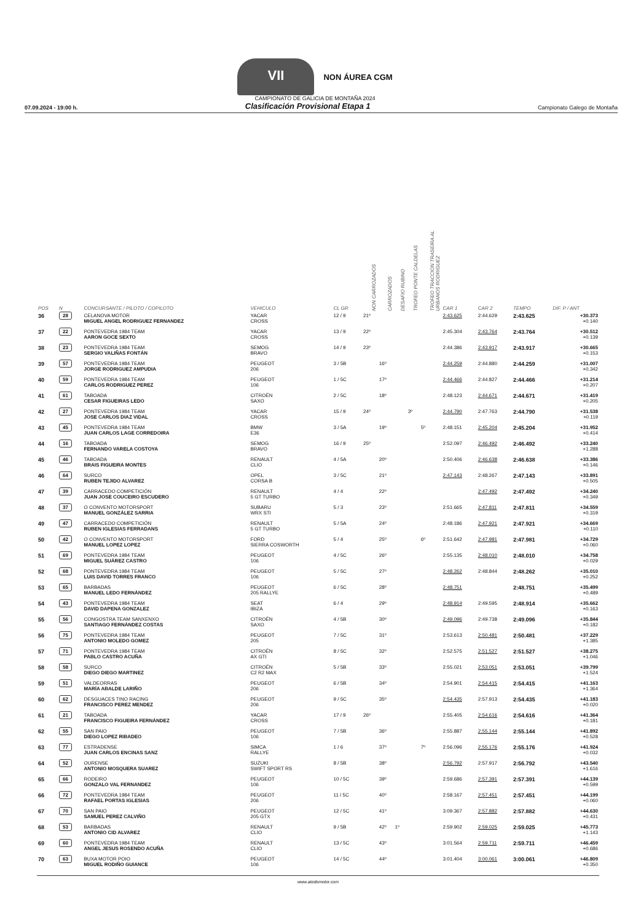VII NON ÁUREA CGM
CAMPIONATO DE GALICIA DE MONTAÑA 2024
07.09.2024 - 19:00 h. Clasificación Provisional Etapa 1 Campionato Galego de Montaña
| POS | N | CONCURSANTE / PILOTO / COPILOTO | VEHICULO | CL GR | NON CARROZADOS | CARROZADOS | DESAFIO RUBINO | TROFEO PONTE CALDELAS | TROFEO TRACCION TRASEIRA AL URBANOS RODRIGUEZ | CAR 1 | CAR 2 | TEMPO | DIF. P / ANT |
| --- | --- | --- | --- | --- | --- | --- | --- | --- | --- | --- | --- | --- | --- |
| 36 | 28 | CELANOVA MOTOR MIGUEL ANGEL RODRIGUEZ FERNANDEZ | YACAR CROSS | 12 / 9 | 21º | | | | | 2:43.625 | 2:44.629 | 2:43.625 | +30.373 +0.140 |
| 37 | 22 | PONTEVEDRA 1984 TEAM AARON GOCE SEXTO | YACAR CROSS | 13 / 9 | 22º | | | | | 2:45.304 | 2:43.764 | 2:43.764 | +30.512 +0.139 |
| 38 | 23 | PONTEVEDRA 1984 TEAM SERGIO VALIÑAS FONTÁN | SEMOG BRAVO | 14 / 9 | 23º | | | | | 2:44.386 | 2:43.917 | 2:43.917 | +30.665 +0.153 |
| 39 | 57 | PONTEVEDRA 1984 TEAM JORGE RODRIGUEZ AMPUDIA | PEUGEOT 206 | 3 / 5B | | 16º | | | | 2:44.259 | 2:44.880 | 2:44.259 | +31.007 +0.342 |
| 40 | 59 | PONTEVEDRA 1984 TEAM CARLOS RODRIGUEZ PEREZ | PEUGEOT 106 | 1 / 5C | | 17º | | | | 2:44.466 | 2:44.827 | 2:44.466 | +31.214 +0.207 |
| 41 | 61 | TABOADA CESAR FIGUEIRAS LEDO | CITROËN SAXO | 2 / 5C | | 18º | | | | 2:48.123 | 2:44.671 | 2:44.671 | +31.419 +0.205 |
| 42 | 27 | PONTEVEDRA 1984 TEAM JOSE CARLOS DIAZ VIDAL | YACAR CROSS | 15 / 9 | 24º | | | 3º | | 2:44.790 | 2:47.763 | 2:44.790 | +31.538 +0.119 |
| 43 | 45 | PONTEVEDRA 1984 TEAM JUAN CARLOS LAGE CORREDOIRA | BMW E36 | 3 / 5A | | 19º | | | 5º | 2:48.151 | 2:45.204 | 2:45.204 | +31.952 +0.414 |
| 44 | 16 | TABOADA FERNANDO VARELA COSTOYA | SEMOG BRAVO | 16 / 9 | 25º | | | | | 2:52.097 | 2:46.492 | 2:46.492 | +33.240 +1.288 |
| 45 | 46 | TABOADA BRAIS FIGUEIRA MONTES | RENAULT CLIO | 4 / 5A | | 20º | | | | 2:50.406 | 2:46.638 | 2:46.638 | +33.386 +0.146 |
| 46 | 64 | SURCO RUBEN TEJIDO ALVAREZ | OPEL CORSA B | 3 / 5C | | 21º | | | | 2:47.143 | 2:48.267 | 2:47.143 | +33.891 +0.505 |
| 47 | 39 | CARRACEDO COMPETICIÓN JUAN JOSE COUCEIRO ESCUDERO | RENAULT 5 GT TURBO | 4 / 4 | | 22º | | | | | 2:47.492 | 2:47.492 | +34.240 +0.349 |
| 48 | 37 | O CONVENTO MOTORSPORT MANUEL GONZÁLEZ SARRIA | SUBARU WRX STI | 5 / 3 | | 23º | | | | 2:51.665 | 2:47.811 | 2:47.811 | +34.559 +0.319 |
| 49 | 47 | CARRACEDO COMPETICIÓN RUBEN IGLESIAS FERRADANS | RENAULT 5 GT TURBO | 5 / 5A | | 24º | | | | 2:48.186 | 2:47.921 | 2:47.921 | +34.669 +0.110 |
| 50 | 42 | O CONVENTO MOTORSPORT MANUEL LOPEZ LOPEZ | FORD SIERRA COSWORTH | 5 / 4 | | 25º | | | 6º | 2:51.642 | 2:47.981 | 2:47.981 | +34.729 +0.060 |
| 51 | 69 | PONTEVEDRA 1984 TEAM MIGUEL SUÁREZ CASTRO | PEUGEOT 106 | 4 / 5C | | 26º | | | | 2:55.135 | 2:48.010 | 2:48.010 | +34.758 +0.029 |
| 52 | 68 | PONTEVEDRA 1984 TEAM LUIS DAVID TORRES FRANCO | PEUGEOT 106 | 5 / 5C | | 27º | | | | 2:48.262 | 2:48.844 | 2:48.262 | +35.010 +0.252 |
| 53 | 65 | BARBADAS MANUEL LEDO FERNÁNDEZ | PEUGEOT 205 RALLYE | 6 / 5C | | 28º | | | | 2:48.751 | | 2:48.751 | +35.499 +0.489 |
| 54 | 43 | PONTEVEDRA 1984 TEAM DAVID DAPENA GONZALEZ | SEAT IBIZA | 6 / 4 | | 29º | | | | 2:48.914 | 2:49.595 | 2:48.914 | +35.662 +0.163 |
| 55 | 56 | CONGOSTRA TEAM SANXENXO SANTIAGO FERNÁNDEZ COSTAS | CITROËN SAXO | 4 / 5B | | 30º | | | | 2:49.096 | 2:49.738 | 2:49.096 | +35.844 +0.182 |
| 56 | 75 | PONTEVEDRA 1984 TEAM ANTONIO MOLEDO GOMEZ | PEUGEOT 205 | 7 / 5C | | 31º | | | | 2:53.613 | 2:50.481 | 2:50.481 | +37.229 +1.385 |
| 57 | 71 | PONTEVEDRA 1984 TEAM PABLO CASTRO ACUÑA | CITROËN AX GTI | 8 / 5C | | 32º | | | | 2:52.575 | 2:51.527 | 2:51.527 | +38.275 +1.046 |
| 58 | 58 | SURCO DIEGO DIEGO MARTINEZ | CITROËN C2 R2 MAX | 5 / 5B | | 33º | | | | 2:55.021 | 2:53.051 | 2:53.051 | +39.799 +1.524 |
| 59 | 51 | VALDEORRAS MARÍA ABALDE LARIÑO | PEUGEOT 206 | 6 / 5B | | 34º | | | | 2:54.901 | 2:54.415 | 2:54.415 | +41.163 +1.364 |
| 60 | 62 | DESGUACES TINO RACING FRANCISCO PEREZ MENDEZ | PEUGEOT 206 | 9 / 5C | | 35º | | | | 2:54.435 | 2:57.913 | 2:54.435 | +41.183 +0.020 |
| 61 | 21 | TABOADA FRANCISCO FIGUEIRA FERNÁNDEZ | YACAR CROSS | 17 / 9 | 26º | | | | | 2:55.405 | 2:54.616 | 2:54.616 | +41.364 +0.181 |
| 62 | 55 | SAN PAIO DIEGO LOPEZ RIBADEO | PEUGEOT 106 | 7 / 5B | | 36º | | | | 2:55.887 | 2:55.144 | 2:55.144 | +41.892 +0.528 |
| 63 | 77 | ESTRADENSE JUAN CARLOS ENCINAS SANZ | SIMCA RALLYE | 1 / 6 | | 37º | | | 7º | 2:56.096 | 2:55.176 | 2:55.176 | +41.924 +0.032 |
| 64 | 52 | OURENSE ANTONIO MOSQUERA SUAREZ | SUZUKI SWIFT SPORT RS | 8 / 5B | | 38º | | | | 2:56.792 | 2:57.917 | 2:56.792 | +43.540 +1.616 |
| 65 | 66 | RODEIRO GONZALO VAL FERNANDEZ | PEUGEOT 106 | 10 / 5C | | 39º | | | | 2:59.686 | 2:57.391 | 2:57.391 | +44.139 +0.599 |
| 66 | 72 | PONTEVEDRA 1984 TEAM RAFAEL PORTAS IGLESIAS | PEUGEOT 206 | 11 / 5C | | 40º | | | | 2:58.167 | 2:57.451 | 2:57.451 | +44.199 +0.060 |
| 67 | 70 | SAN PAIO SAMUEL PEREZ CALVIÑO | PEUGEOT 205 GTX | 12 / 5C | | 41º | | | | 3:09.367 | 2:57.882 | 2:57.882 | +44.630 +0.431 |
| 68 | 53 | BARBADAS ANTONIO CID ALVAREZ | RENAULT CLIO | 9 / 5B | | 42º | 1º | | | 2:59.902 | 2:59.025 | 2:59.025 | +45.773 +1.143 |
| 69 | 60 | PONTEVEDRA 1984 TEAM ANGEL JESUS ROSENDO ACUÑA | RENAULT CLIO | 13 / 5C | | 43º | | | | 3:01.564 | 2:59.711 | 2:59.711 | +46.459 +0.686 |
| 70 | 63 | BUXA MOTOR POIO MIGUEL RODIÑO GUIANCE | PEUGEOT 106 | 14 / 5C | | 44º | | | | 3:01.404 | 3:00.061 | 3:00.061 | +46.809 +0.350 |
www.atodomotor.com